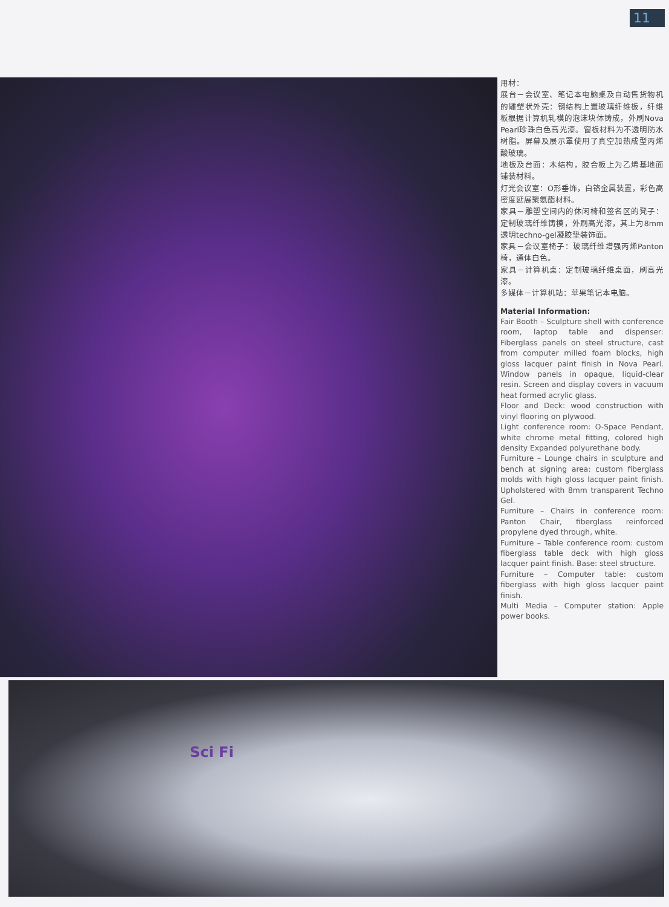11
用材：
展台－会议室、笔记本电脑桌及自动售货物机的雕塑状外壳：钢结构上置玻璃纤维板，纤维板根据计算机轧模的泡沫块体铸成，外刷Nova Pearl珍珠白色高光漆。窗板材料为不透明防水树脂。屏幕及展示罩使用了真空加热成型丙烯酸玻璃。
地板及台面：木结构，胶合板上为乙烯基地面铺装材料。
灯光会议室：O形垂饰，白铬金属装置，彩色高密度延展聚氨酯材料。
家具－雕塑空间内的休闲椅和签名区的凳子：定制玻璃纤维铸模，外刷高光漆，其上为8mm透明techno-gel凝胶垫装饰面。
家具－会议室椅子：玻璃纤维增强丙烯Panton椅，通体白色。
家具－计算机桌：定制玻璃纤维桌面，刷高光漆。
多媒体－计算机站：苹果笔记本电脑。
Material Information:
Fair Booth – Sculpture shell with conference room, laptop table and dispenser: Fiberglass panels on steel structure, cast from computer milled foam blocks, high gloss lacquer paint finish in Nova Pearl. Window panels in opaque, liquid-clear resin. Screen and display covers in vacuum heat formed acrylic glass.
Floor and Deck: wood construction with vinyl flooring on plywood.
Light conference room: O-Space Pendant, white chrome metal fitting, colored high density Expanded polyurethane body.
Furniture – Lounge chairs in sculpture and bench at signing area: custom fiberglass molds with high gloss lacquer paint finish. Upholstered with 8mm transparent Techno Gel.
Furniture – Chairs in conference room: Panton Chair, fiberglass reinforced propylene dyed through, white.
Furniture – Table conference room: custom fiberglass table deck with high gloss lacquer paint finish. Base: steel structure.
Furniture – Computer table: custom fiberglass with high gloss lacquer paint finish.
Multi Media – Computer station: Apple power books.
Sci Fi